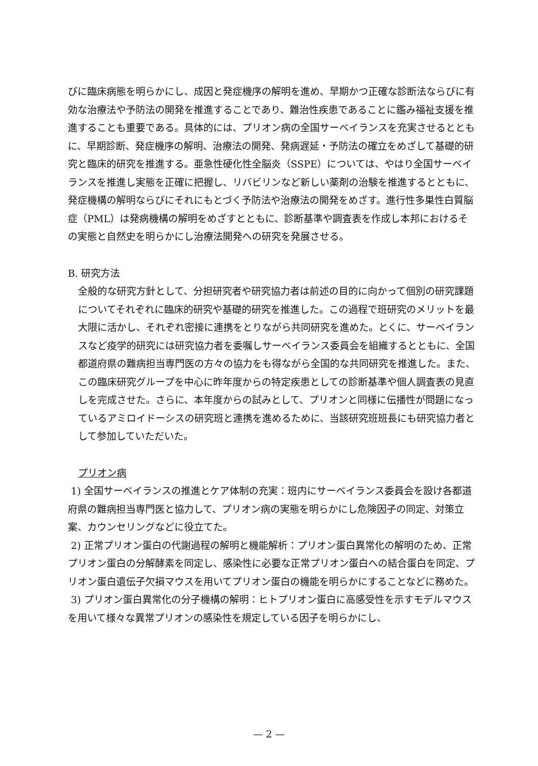びに臨床病態を明らかにし、成因と発症機序の解明を進め、早期かつ正確な診断法ならびに有効な治療法や予防法の開発を推進することであり、難治性疾患であることに鑑み福祉支援を推進することも重要である。具体的には、プリオン病の全国サーベイランスを充実させるとともに、早期診断、発症機序の解明、治療法の開発、発病遅延・予防法の確立をめざして基礎的研究と臨床的研究を推進する。亜急性硬化性全脳炎（SSPE）については、やはり全国サーベイランスを推進し実態を正確に把握し、リバビリンなど新しい薬剤の治験を推進するとともに、発症機構の解明ならびにそれにもとづく予防法や治療法の開発をめざす。進行性多巣性白質脳症（PML）は発病機構の解明をめざすとともに、診断基準や調査表を作成し本邦におけるその実態と自然史を明らかにし治療法開発への研究を発展させる。
B. 研究方法
全般的な研究方針として、分担研究者や研究協力者は前述の目的に向かって個別の研究課題についてそれぞれに臨床的研究や基礎的研究を推進した。この過程で班研究のメリットを最大限に活かし、それぞれ密接に連携をとりながら共同研究を進めた。とくに、サーベイランスなど疫学的研究には研究協力者を委嘱しサーベイランス委員会を組織するとともに、全国都道府県の難病担当専門医の方々の協力をも得ながら全国的な共同研究を推進した。また、この臨床研究グループを中心に昨年度からの特定疾患としての診断基準や個人調査表の見直しを完成させた。さらに、本年度からの試みとして、プリオンと同様に伝播性が問題になっているアミロイドーシスの研究班と連携を進めるために、当該研究班班長にも研究協力者として参加していただいた。
プリオン病
1) 全国サーベイランスの推進とケア体制の充実：班内にサーベイランス委員会を設け各都道府県の難病担当専門医と協力して、プリオン病の実態を明らかにし危険因子の同定、対策立案、カウンセリングなどに役立てた。
2) 正常プリオン蛋白の代謝過程の解明と機能解析：プリオン蛋白異常化の解明のため、正常プリオン蛋白の分解酵素を同定し、感染性に必要な正常プリオン蛋白への結合蛋白を同定、プリオン蛋白遺伝子欠損マウスを用いてプリオン蛋白の機能を明らかにすることなどに務めた。
3) プリオン蛋白異常化の分子機構の解明：ヒトプリオン蛋白に高感受性を示すモデルマウスを用いて様々な異常プリオンの感染性を規定している因子を明らかにし、
— 2 —